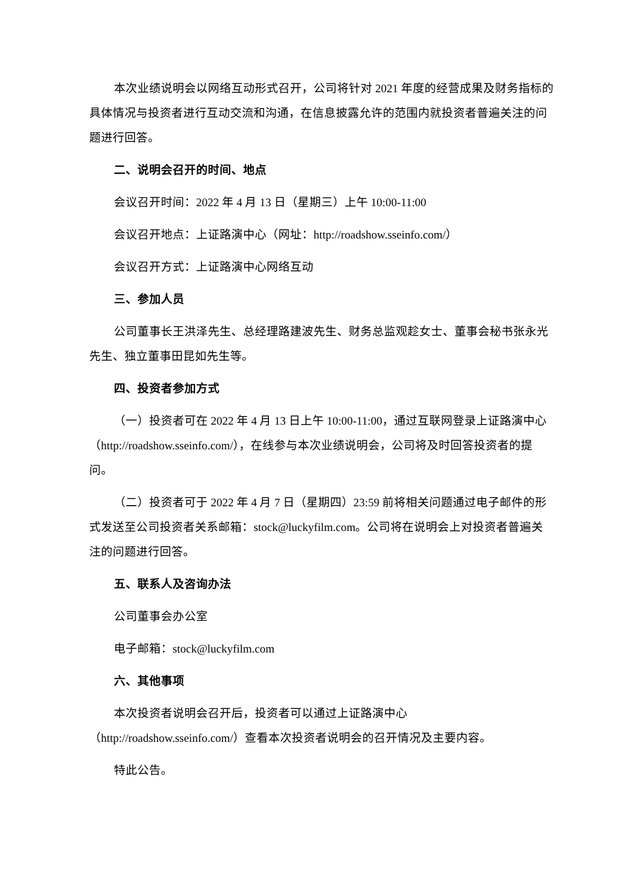本次业绩说明会以网络互动形式召开，公司将针对 2021 年度的经营成果及财务指标的具体情况与投资者进行互动交流和沟通，在信息披露允许的范围内就投资者普遍关注的问题进行回答。
二、说明会召开的时间、地点
会议召开时间：2022 年 4 月 13 日（星期三）上午 10:00-11:00
会议召开地点：上证路演中心（网址：http://roadshow.sseinfo.com/）
会议召开方式：上证路演中心网络互动
三、参加人员
公司董事长王洪泽先生、总经理路建波先生、财务总监观趁女士、董事会秘书张永光先生、独立董事田昆如先生等。
四、投资者参加方式
（一）投资者可在 2022 年 4 月 13 日上午 10:00-11:00，通过互联网登录上证路演中心（http://roadshow.sseinfo.com/），在线参与本次业绩说明会，公司将及时回答投资者的提问。
（二）投资者可于 2022 年 4 月 7 日（星期四）23:59 前将相关问题通过电子邮件的形式发送至公司投资者关系邮箱：stock@luckyfilm.com。公司将在说明会上对投资者普遍关注的问题进行回答。
五、联系人及咨询办法
公司董事会办公室
电子邮箱：stock@luckyfilm.com
六、其他事项
本次投资者说明会召开后，投资者可以通过上证路演中心（http://roadshow.sseinfo.com/）查看本次投资者说明会的召开情况及主要内容。
特此公告。